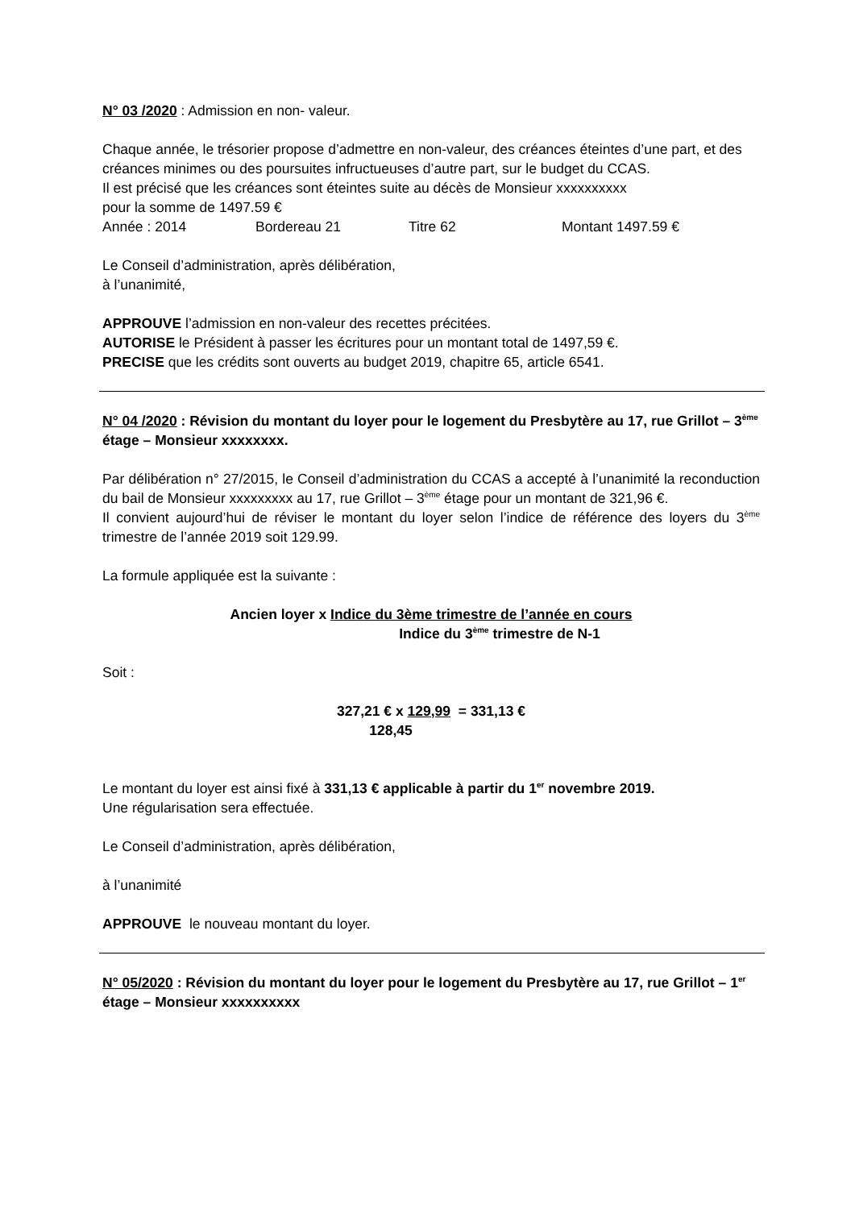N° 03 /2020 : Admission en non- valeur.
Chaque année, le trésorier propose d’admettre en non-valeur, des créances éteintes d’une part, et des créances minimes ou des poursuites infructueuses d’autre part, sur le budget du CCAS.
Il est précisé que les créances sont éteintes suite au décès de Monsieur xxxxxxxxxx
pour la somme de 1497.59 €
Année : 2014 Bordereau 21 Titre 62 Montant 1497.59 €
Le Conseil d’administration, après délibération,
à l’unanimité,
APPROUVE l’admission en non-valeur des recettes précitées.
AUTORISE le Président à passer les écritures pour un montant total de 1497,59 €.
PRECISE que les crédits sont ouverts au budget 2019, chapitre 65, article 6541.
N° 04 /2020 : Révision du montant du loyer pour le logement du Presbytère au 17, rue Grillot – 3<sup>ème</sup> étage – Monsieur xxxxxxxx.
Par délibération n° 27/2015, le Conseil d’administration du CCAS a accepté à l’unanimité la reconduction du bail de Monsieur xxxxxxxxx au 17, rue Grillot – 3<sup>ème</sup> étage pour un montant de 321,96 €.
Il convient aujourd’hui de réviser le montant du loyer selon l’indice de référence des loyers du 3<sup>ème</sup> trimestre de l’année 2019 soit 129.99.
La formule appliquée est la suivante :
Ancien loyer x Indice du 3ème trimestre de l’année en cours
Indice du 3<sup>ème</sup> trimestre de N-1
Soit :
327,21 € x 129,99 = 331,13 €
128,45
Le montant du loyer est ainsi fixé à 331,13 € applicable à partir du 1<sup>er</sup> novembre 2019.
Une régularisation sera effectuée.
Le Conseil d’administration, après délibération,
à l’unanimité
APPROUVE le nouveau montant du loyer.
N° 05/2020 : Révision du montant du loyer pour le logement du Presbytère au 17, rue Grillot – 1<sup>er</sup> étage – Monsieur xxxxxxxxxx